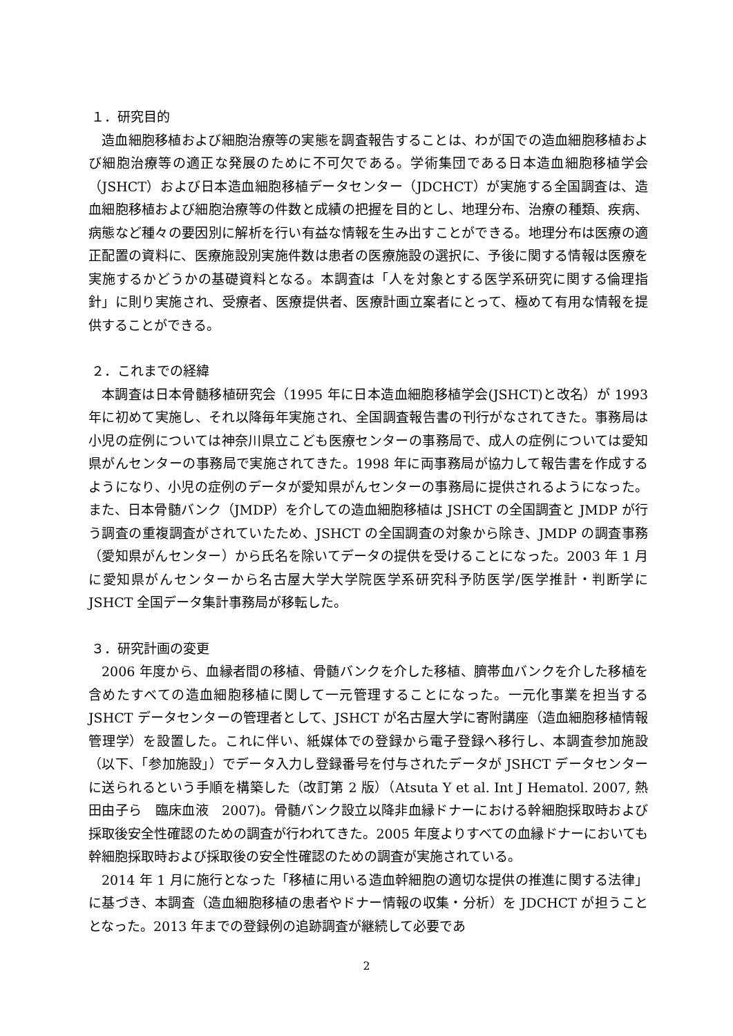１．研究目的
造血細胞移植および細胞治療等の実態を調査報告することは、わが国での造血細胞移植および細胞治療等の適正な発展のために不可欠である。学術集団である日本造血細胞移植学会（JSHCT）および日本造血細胞移植データセンター（JDCHCT）が実施する全国調査は、造血細胞移植および細胞治療等の件数と成績の把握を目的とし、地理分布、治療の種類、疾病、病態など種々の要因別に解析を行い有益な情報を生み出すことができる。地理分布は医療の適正配置の資料に、医療施設別実施件数は患者の医療施設の選択に、予後に関する情報は医療を実施するかどうかの基礎資料となる。本調査は「人を対象とする医学系研究に関する倫理指針」に則り実施され、受療者、医療提供者、医療計画立案者にとって、極めて有用な情報を提供することができる。
２．これまでの経緯
本調査は日本骨髄移植研究会（1995 年に日本造血細胞移植学会(JSHCT)と改名）が 1993 年に初めて実施し、それ以降毎年実施され、全国調査報告書の刊行がなされてきた。事務局は小児の症例については神奈川県立こども医療センターの事務局で、成人の症例については愛知県がんセンターの事務局で実施されてきた。1998 年に両事務局が協力して報告書を作成するようになり、小児の症例のデータが愛知県がんセンターの事務局に提供されるようになった。また、日本骨髄バンク（JMDP）を介しての造血細胞移植は JSHCT の全国調査と JMDP が行う調査の重複調査がされていたため、JSHCT の全国調査の対象から除き、JMDP の調査事務（愛知県がんセンター）から氏名を除いてデータの提供を受けることになった。2003 年 1 月に愛知県がんセンターから名古屋大学大学院医学系研究科予防医学/医学推計・判断学に JSHCT 全国データ集計事務局が移転した。
３．研究計画の変更
2006 年度から、血縁者間の移植、骨髄バンクを介した移植、臍帯血バンクを介した移植を含めたすべての造血細胞移植に関して一元管理することになった。一元化事業を担当する JSHCT データセンターの管理者として、JSHCT が名古屋大学に寄附講座（造血細胞移植情報管理学）を設置した。これに伴い、紙媒体での登録から電子登録へ移行し、本調査参加施設（以下、「参加施設」）でデータ入力し登録番号を付与されたデータが JSHCT データセンターに送られるという手順を構築した（改訂第 2 版）（Atsuta Y et al. Int J Hematol. 2007, 熱田由子ら　臨床血液　2007)。骨髄バンク設立以降非血縁ドナーにおける幹細胞採取時および採取後安全性確認のための調査が行われてきた。2005 年度よりすべての血縁ドナーにおいても幹細胞採取時および採取後の安全性確認のための調査が実施されている。
2014 年 1 月に施行となった「移植に用いる造血幹細胞の適切な提供の推進に関する法律」に基づき、本調査（造血細胞移植の患者やドナー情報の収集・分析）を JDCHCT が担うこととなった。2013 年までの登録例の追跡調査が継続して必要であ
2